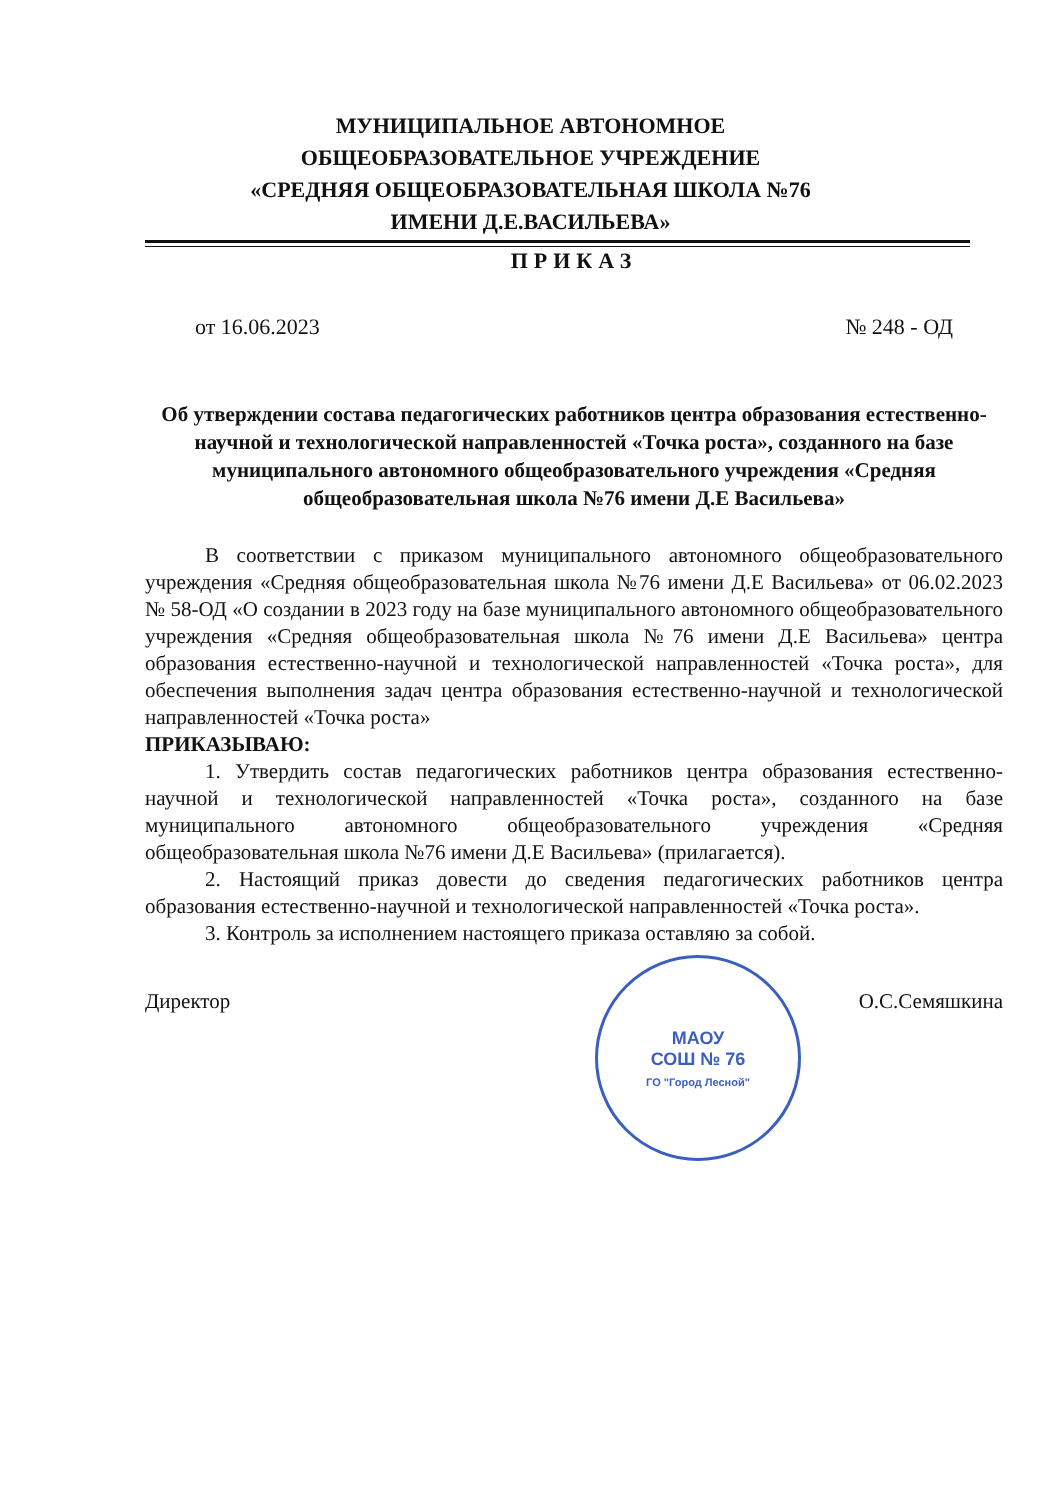МУНИЦИПАЛЬНОЕ АВТОНОМНОЕ
ОБЩЕОБРАЗОВАТЕЛЬНОЕ УЧРЕЖДЕНИЕ
«СРЕДНЯЯ ОБЩЕОБРАЗОВАТЕЛЬНАЯ ШКОЛА №76
ИМЕНИ Д.Е.ВАСИЛЬЕВА»
ПРИКАЗ
от 16.06.2023 № 248 - ОД
Об утверждении состава педагогических работников центра образования естественно-научной и технологической направленностей «Точка роста», созданного на базе муниципального автономного общеобразовательного учреждения «Средняя общеобразовательная школа №76 имени Д.Е Васильева»
В соответствии с приказом муниципального автономного общеобразовательного учреждения «Средняя общеобразовательная школа №76 имени Д.Е Васильева» от 06.02.2023 № 58-ОД «О создании в 2023 году на базе муниципального автономного общеобразовательного учреждения «Средняя общеобразовательная школа №76 имени Д.Е Васильева» центра образования естественно-научной и технологической направленностей «Точка роста», для обеспечения выполнения задач центра образования естественно-научной и технологической направленностей «Точка роста»
ПРИКАЗЫВАЮ:
1. Утвердить состав педагогических работников центра образования естественно-научной и технологической направленностей «Точка роста», созданного на базе муниципального автономного общеобразовательного учреждения «Средняя общеобразовательная школа №76 имени Д.Е Васильева» (прилагается).
2. Настоящий приказ довести до сведения педагогических работников центра образования естественно-научной и технологической направленностей «Точка роста».
3. Контроль за исполнением настоящего приказа оставляю за собой.
Директор О.С.Семяшкина
МАОУ
СОШ № 76
ГО "Город Лесной"